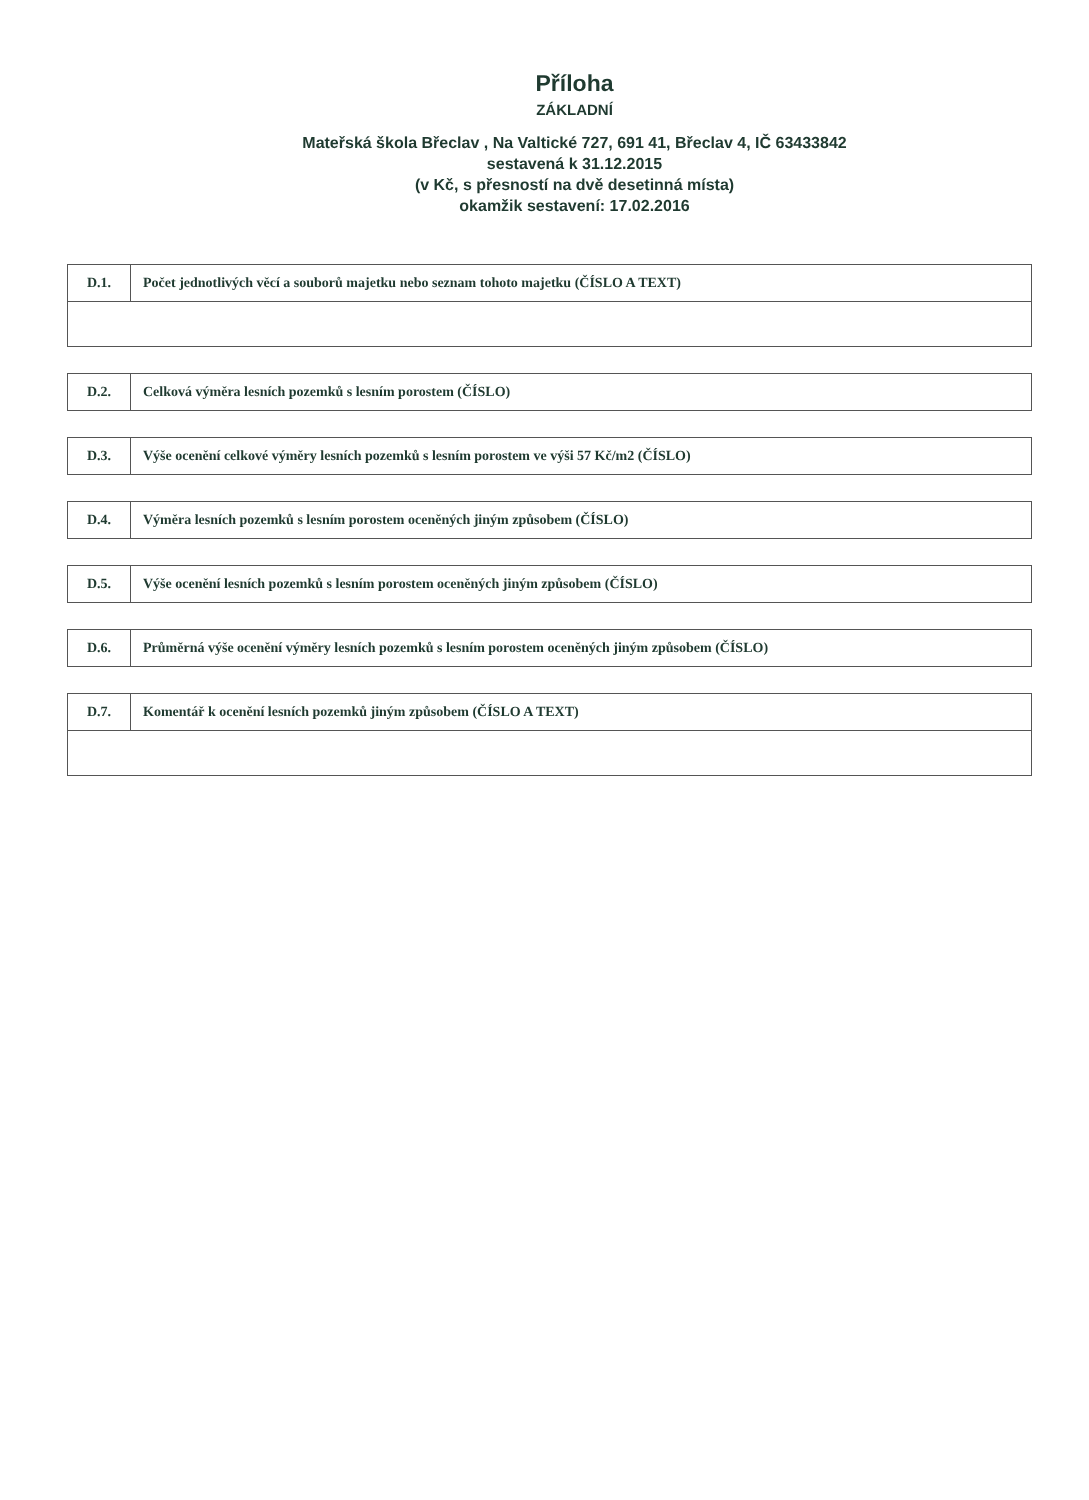Příloha
ZÁKLADNÍ
Mateřská škola Břeclav , Na Valtické 727, 691 41, Břeclav 4, IČ 63433842
sestavená k 31.12.2015
(v Kč, s přesností na dvě desetinná místa)
okamžik sestavení: 17.02.2016
| D.1. | Počet jednotlivých věcí a souborů majetku nebo seznam tohoto majetku (ČÍSLO A TEXT) |
| D.2. | Celková výměra lesních pozemků s lesním porostem (ČÍSLO) |
| D.3. | Výše ocenění celkové výměry lesních pozemků s lesním porostem ve výši 57 Kč/m2 (ČÍSLO) |
| D.4. | Výměra lesních pozemků s lesním porostem oceněných jiným způsobem (ČÍSLO) |
| D.5. | Výše ocenění lesních pozemků s lesním porostem oceněných jiným způsobem (ČÍSLO) |
| D.6. | Průměrná výše ocenění výměry lesních pozemků s lesním porostem oceněných jiným způsobem (ČÍSLO) |
| D.7. | Komentář k ocenění lesních pozemků jiným způsobem (ČÍSLO A TEXT) |